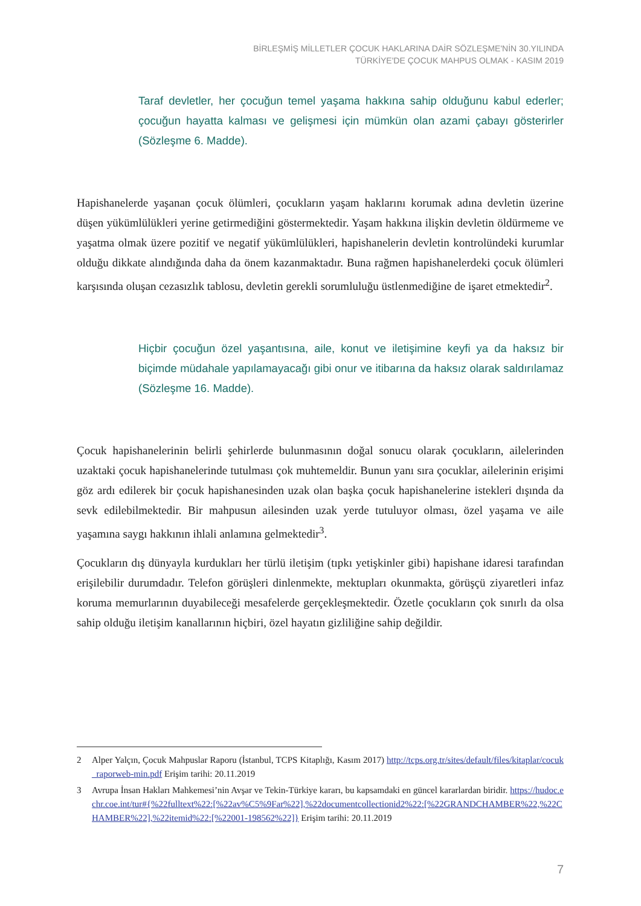BİRLEŞMİŞ MİLLETLER ÇOCUK HAKLARINA DAİR SÖZLEŞME'NİN 30.YILINDA
TÜRKİYE'DE ÇOCUK MAHPUS OLMAK - KASIM 2019
Taraf devletler, her çocuğun temel yaşama hakkına sahip olduğunu kabul ederler; çocuğun hayatta kalması ve gelişmesi için mümkün olan azami çabayı gösterirler (Sözleşme 6. Madde).
Hapishanelerde yaşanan çocuk ölümleri, çocukların yaşam haklarını korumak adına devletin üzerine düşen yükümlülükleri yerine getirmediğini göstermektedir. Yaşam hakkına ilişkin devletin öldürmeme ve yaşatma olmak üzere pozitif ve negatif yükümlülükleri, hapishanelerin devletin kontrolündeki kurumlar olduğu dikkate alındığında daha da önem kazanmaktadır. Buna rağmen hapishanelerdeki çocuk ölümleri karşısında oluşan cezasızlık tablosu, devletin gerekli sorumluluğu üstlenmediğine de işaret etmektedir<sup>2</sup>.
Hiçbir çocuğun özel yaşantısına, aile, konut ve iletişimine keyfi ya da haksız bir biçimde müdahale yapılamayacağı gibi onur ve itibarına da haksız olarak saldırılamaz (Sözleşme 16. Madde).
Çocuk hapishanelerinin belirli şehirlerde bulunmasının doğal sonucu olarak çocukların, ailelerinden uzaktaki çocuk hapishanelerinde tutulması çok muhtemeldir. Bunun yanı sıra çocuklar, ailelerinin erişimi göz ardı edilerek bir çocuk hapishanesinden uzak olan başka çocuk hapishanelerine istekleri dışında da sevk edilebilmektedir. Bir mahpusun ailesinden uzak yerde tutuluyor olması, özel yaşama ve aile yaşamına saygı hakkının ihlali anlamına gelmektedir<sup>3</sup>.
Çocukların dış dünyayla kurdukları her türlü iletişim (tıpkı yetişkinler gibi) hapishane idaresi tarafından erişilebilir durumdadır. Telefon görüşleri dinlenmekte, mektupları okunmakta, görüşçü ziyaretleri infaz koruma memurlarının duyabileceği mesafelerde gerçekleşmektedir. Özetle çocukların çok sınırlı da olsa sahip olduğu iletişim kanallarının hiçbiri, özel hayatın gizliliğine sahip değildir.
2 Alper Yalçın, Çocuk Mahpuslar Raporu (İstanbul, TCPS Kitaplığı, Kasım 2017) http://tcps.org.tr/sites/default/files/kitaplar/cocuk_raporweb-min.pdf Erişim tarihi: 20.11.2019
3 Avrupa İnsan Hakları Mahkemesi’nin Avşar ve Tekin-Türkiye kararı, bu kapsamdaki en güncel kararlardan biridir. https://hudoc.echr.coe.int/tur#{%22fulltext%22:[%22av%C5%9Far%22],%22documentcollectionid2%22:[%22GRANDCHAMBER%22,%22CHAMBER%22],%22itemid%22:[%22001-198562%22]} Erişim tarihi: 20.11.2019
7